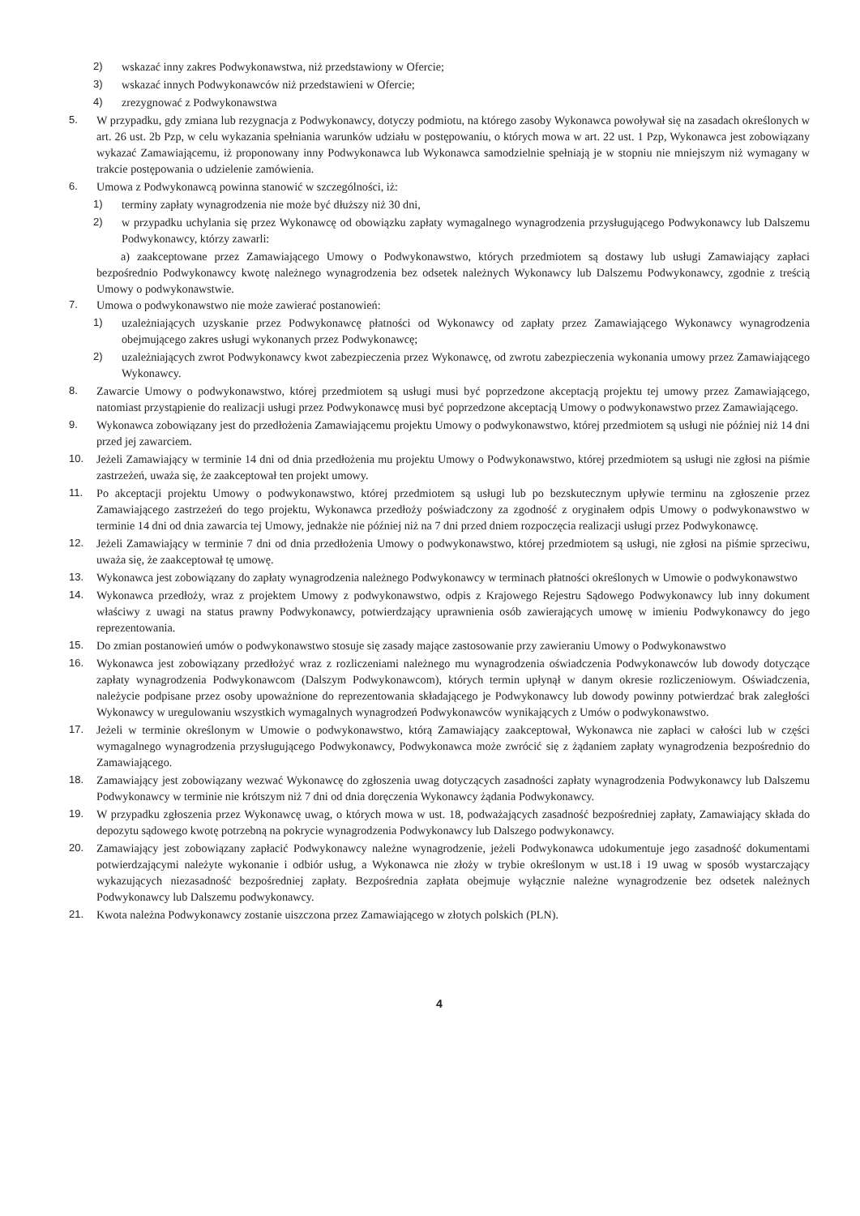2) wskazać inny zakres Podwykonawstwa, niż przedstawiony w Ofercie;
3) wskazać innych Podwykonawców niż przedstawieni w Ofercie;
4) zrezygnować z Podwykonawstwa
5. W przypadku, gdy zmiana lub rezygnacja z Podwykonawcy, dotyczy podmiotu, na którego zasoby Wykonawca powoływał się na zasadach określonych w art. 26 ust. 2b Pzp, w celu wykazania spełniania warunków udziału w postępowaniu, o których mowa w art. 22 ust. 1 Pzp, Wykonawca jest zobowiązany wykazać Zamawiającemu, iż proponowany inny Podwykonawca lub Wykonawca samodzielnie spełniają je w stopniu nie mniejszym niż wymagany w trakcie postępowania o udzielenie zamówienia.
6. Umowa z Podwykonawcą powinna stanowić w szczególności, iż:
1) terminy zapłaty wynagrodzenia nie może być dłuższy niż 30 dni,
2) w przypadku uchylania się przez Wykonawcę od obowiązku zapłaty wymagalnego wynagrodzenia przysługującego Podwykonawcy lub Dalszemu Podwykonawcy, którzy zawarli:
a) zaakceptowane przez Zamawiającego Umowy o Podwykonawstwo, których przedmiotem są dostawy lub usługi Zamawiający zapłaci bezpośrednio Podwykonawcy kwotę należnego wynagrodzenia bez odsetek należnych Wykonawcy lub Dalszemu Podwykonawcy, zgodnie z treścią Umowy o podwykonawstwie.
7. Umowa o podwykonawstwo nie może zawierać postanowień:
1) uzależniających uzyskanie przez Podwykonawcę płatności od Wykonawcy od zapłaty przez Zamawiającego Wykonawcy wynagrodzenia obejmującego zakres usługi wykonanych przez Podwykonawcę;
2) uzależniających zwrot Podwykonawcy kwot zabezpieczenia przez Wykonawcę, od zwrotu zabezpieczenia wykonania umowy przez Zamawiającego Wykonawcy.
8. Zawarcie Umowy o podwykonawstwo, której przedmiotem są usługi musi być poprzedzone akceptacją projektu tej umowy przez Zamawiającego, natomiast przystąpienie do realizacji usługi przez Podwykonawcę musi być poprzedzone akceptacją Umowy o podwykonawstwo przez Zamawiającego.
9. Wykonawca zobowiązany jest do przedłożenia Zamawiającemu projektu Umowy o podwykonawstwo, której przedmiotem są usługi nie później niż 14 dni przed jej zawarciem.
10. Jeżeli Zamawiający w terminie 14 dni od dnia przedłożenia mu projektu Umowy o Podwykonawstwo, której przedmiotem są usługi nie zgłosi na piśmie zastrzeżeń, uważa się, że zaakceptował ten projekt umowy.
11. Po akceptacji projektu Umowy o podwykonawstwo, której przedmiotem są usługi lub po bezskutecznym upływie terminu na zgłoszenie przez Zamawiającego zastrzeżeń do tego projektu, Wykonawca przedłoży poświadczony za zgodność z oryginałem odpis Umowy o podwykonawstwo w terminie 14 dni od dnia zawarcia tej Umowy, jednakże nie później niż na 7 dni przed dniem rozpoczęcia realizacji usługi przez Podwykonawcę.
12. Jeżeli Zamawiający w terminie 7 dni od dnia przedłożenia Umowy o podwykonawstwo, której przedmiotem są usługi, nie zgłosi na piśmie sprzeciwu, uważa się, że zaakceptował tę umowę.
13. Wykonawca jest zobowiązany do zapłaty wynagrodzenia należnego Podwykonawcy w terminach płatności określonych w Umowie o podwykonawstwo
14. Wykonawca przedłoży, wraz z projektem Umowy z podwykonawstwo, odpis z Krajowego Rejestru Sądowego Podwykonawcy lub inny dokument właściwy z uwagi na status prawny Podwykonawcy, potwierdzający uprawnienia osób zawierających umowę w imieniu Podwykonawcy do jego reprezentowania.
15. Do zmian postanowień umów o podwykonawstwo stosuje się zasady mające zastosowanie przy zawieraniu Umowy o Podwykonawstwo
16. Wykonawca jest zobowiązany przedłożyć wraz z rozliczeniami należnego mu wynagrodzenia oświadczenia Podwykonawców lub dowody dotyczące zapłaty wynagrodzenia Podwykonawcom (Dalszym Podwykonawcom), których termin upłynął w danym okresie rozliczeniowym. Oświadczenia, należycie podpisane przez osoby upoważnione do reprezentowania składającego je Podwykonawcy lub dowody powinny potwierdzać brak zaległości Wykonawcy w uregulowaniu wszystkich wymagalnych wynagrodzeń Podwykonawców wynikających z Umów o podwykonawstwo.
17. Jeżeli w terminie określonym w Umowie o podwykonawstwo, którą Zamawiający zaakceptował, Wykonawca nie zapłaci w całości lub w części wymagalnego wynagrodzenia przysługującego Podwykonawcy, Podwykonawca może zwrócić się z żądaniem zapłaty wynagrodzenia bezpośrednio do Zamawiającego.
18. Zamawiający jest zobowiązany wezwać Wykonawcę do zgłoszenia uwag dotyczących zasadności zapłaty wynagrodzenia Podwykonawcy lub Dalszemu Podwykonawcy w terminie nie krótszym niż 7 dni od dnia doręczenia Wykonawcy żądania Podwykonawcy.
19. W przypadku zgłoszenia przez Wykonawcę uwag, o których mowa w ust. 18, podważających zasadność bezpośredniej zapłaty, Zamawiający składa do depozytu sądowego kwotę potrzebną na pokrycie wynagrodzenia Podwykonawcy lub Dalszego podwykonawcy.
20. Zamawiający jest zobowiązany zapłacić Podwykonawcy należne wynagrodzenie, jeżeli Podwykonawca udokumentuje jego zasadność dokumentami potwierdzającymi należyte wykonanie i odbiór usług, a Wykonawca nie złoży w trybie określonym w ust.18 i 19 uwag w sposób wystarczający wykazujących niezasadność bezpośredniej zapłaty. Bezpośrednia zapłata obejmuje wyłącznie należne wynagrodzenie bez odsetek należnych Podwykonawcy lub Dalszemu podwykonawcy.
21. Kwota należna Podwykonawcy zostanie uiszczona przez Zamawiającego w złotych polskich (PLN).
4